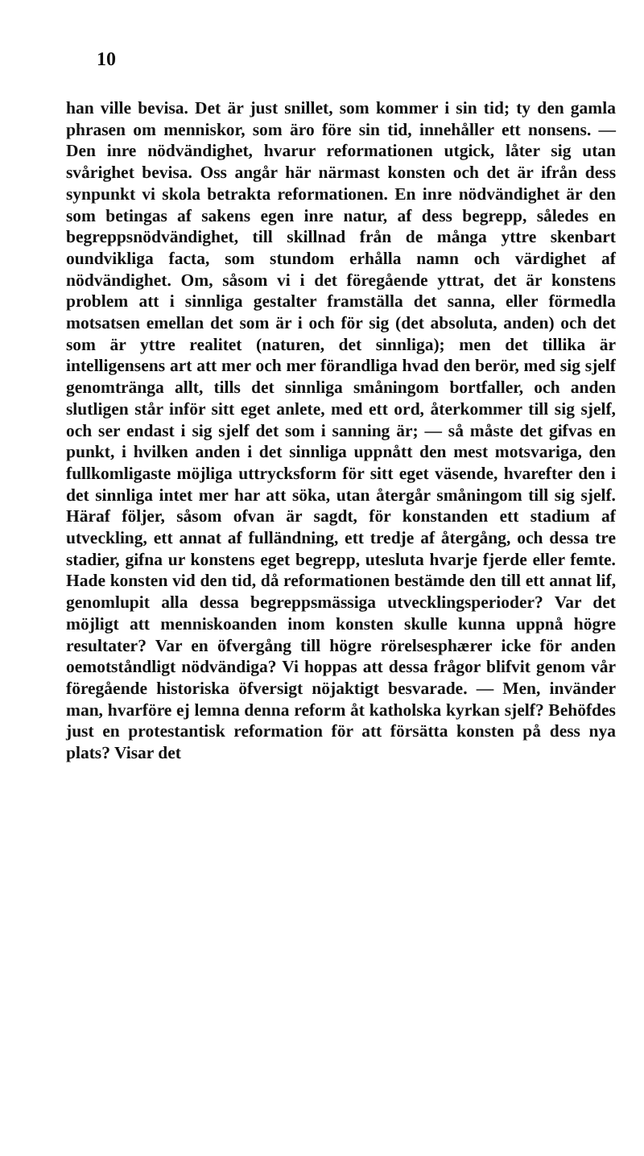10
han ville bevisa. Det är just snillet, som kommer i sin tid; ty den gamla phrasen om menniskor, som äro före sin tid, innehåller ett nonsens. — Den inre nödvändighet, hvarur reformationen utgick, låter sig utan svårighet bevisa. Oss angår här närmast konsten och det är ifrån dess synpunkt vi skola betrakta reformationen. En inre nödvändighet är den som betingas af sakens egen inre natur, af dess begrepp, således en begreppsnödvändighet, till skillnad från de många yttre skenbart oundvikliga facta, som stundom erhålla namn och värdighet af nödvändighet. Om, såsom vi i det föregående yttrat, det är konstens problem att i sinnliga gestalter framställa det sanna, eller förmedla motsatsen emellan det som är i och för sig (det absoluta, anden) och det som är yttre realitet (naturen, det sinnliga); men det tillika är intelligensens art att mer och mer förandliga hvad den berör, med sig sjelf genomtränga allt, tills det sinnliga småningom bortfaller, och anden slutligen står inför sitt eget anlete, med ett ord, återkommer till sig sjelf, och ser endast i sig sjelf det som i sanning är; — så måste det gifvas en punkt, i hvilken anden i det sinnliga uppnått den mest motsvariga, den fullkomligaste möjliga uttrycksform för sitt eget väsende, hvarefter den i det sinnliga intet mer har att söka, utan återgår småningom till sig sjelf. Häraf följer, såsom ofvan är sagdt, för konstanden ett stadium af utveckling, ett annat af fulländning, ett tredje af återgång, och dessa tre stadier, gifna ur konstens eget begrepp, utesluta hvarje fjerde eller femte. Hade konsten vid den tid, då reformationen bestämde den till ett annat lif, genomlupit alla dessa begreppsmässiga utvecklingsperioder? Var det möjligt att menniskoanden inom konsten skulle kunna uppnå högre resultater? Var en öfvergång till högre rörelsesphærer icke för anden oemotståndligt nödvändiga? Vi hoppas att dessa frågor blifvit genom vår föregående historiska öfversigt nöjaktigt besvarade. — Men, invänder man, hvarföre ej lemna denna reform åt katholska kyrkan sjelf? Behöfdes just en protestantisk reformation för att försätta konsten på dess nya plats? Visar det